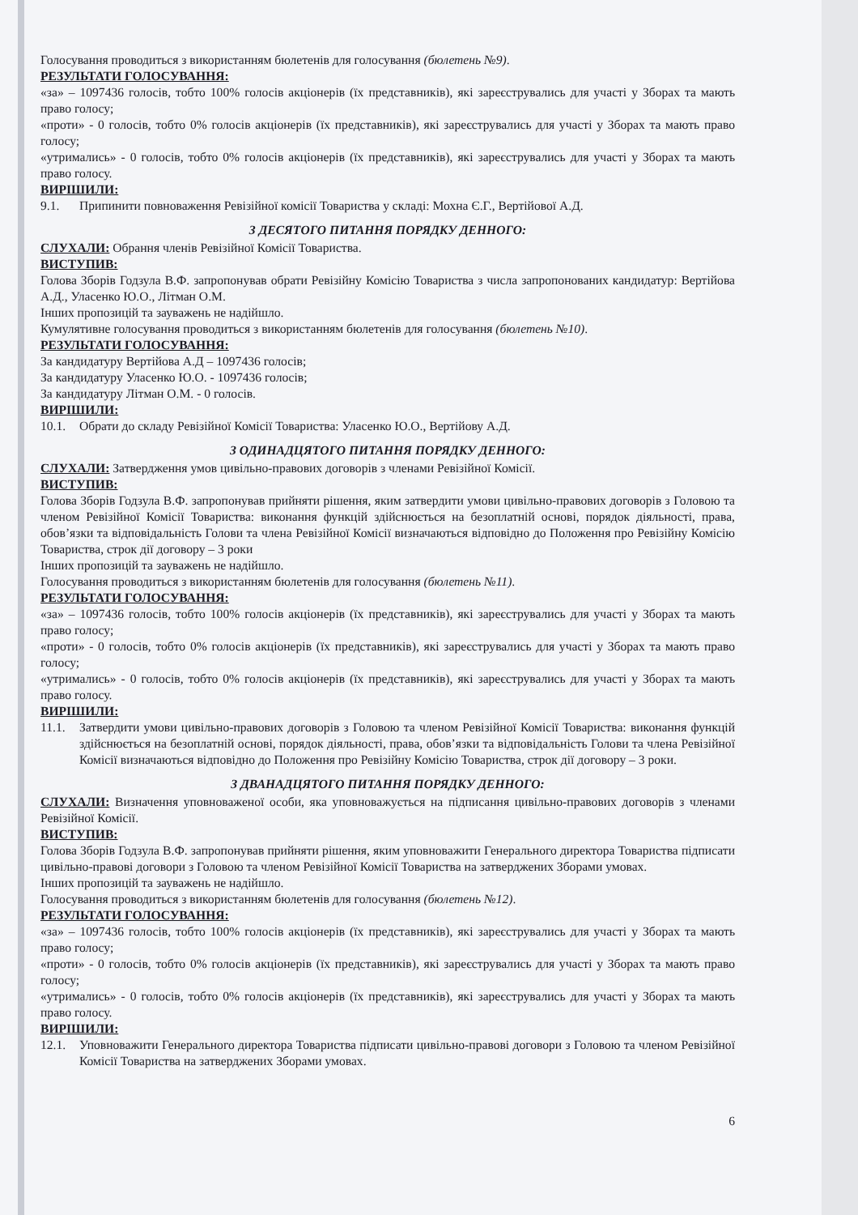Голосування проводиться з використанням бюлетенів для голосування (бюлетень №9).
РЕЗУЛЬТАТИ ГОЛОСУВАННЯ:
«за» – 1097436 голосів, тобто 100% голосів акціонерів (їх представників), які зареєструвались для участі у Зборах та мають право голосу;
«проти» - 0 голосів, тобто 0% голосів акціонерів (їх представників), які зареєструвались для участі у Зборах та мають право голосу;
«утримались» - 0 голосів, тобто 0% голосів акціонерів (їх представників), які зареєструвались для участі у Зборах та мають право голосу.
ВИРІШИЛИ:
9.1. Припинити повноваження Ревізійної комісії Товариства у складі: Мохна Є.Г., Вертійової А.Д.
З ДЕСЯТОГО ПИТАННЯ ПОРЯДКУ ДЕННОГО:
СЛУХАЛИ: Обрання членів Ревізійної Комісії Товариства.
ВИСТУПИВ:
Голова Зборів Годзула В.Ф. запропонував обрати Ревізійну Комісію Товариства з числа запропонованих кандидатур: Вертійова А.Д., Уласенко Ю.О., Літман О.М.
Інших пропозицій та зауважень не надійшло.
Кумулятивне голосування проводиться з використанням бюлетенів для голосування (бюлетень №10).
РЕЗУЛЬТАТИ ГОЛОСУВАННЯ:
За кандидатуру Вертійова А.Д – 1097436 голосів;
За кандидатуру Уласенко Ю.О. - 1097436 голосів;
За кандидатуру Літман О.М. - 0 голосів.
ВИРІШИЛИ:
10.1. Обрати до складу Ревізійної Комісії Товариства: Уласенко Ю.О., Вертійову А.Д.
З ОДИНАДЦЯТОГО ПИТАННЯ ПОРЯДКУ ДЕННОГО:
СЛУХАЛИ: Затвердження умов цивільно-правових договорів з членами Ревізійної Комісії.
ВИСТУПИВ:
Голова Зборів Годзула В.Ф. запропонував прийняти рішення, яким затвердити умови цивільно-правових договорів з Головою та членом Ревізійної Комісії Товариства: виконання функцій здійснюється на безоплатній основі, порядок діяльності, права, обов’язки та відповідальність Голови та члена Ревізійної Комісії визначаються відповідно до Положення про Ревізійну Комісію Товариства, строк дії договору – 3 роки
Інших пропозицій та зауважень не надійшло.
Голосування проводиться з використанням бюлетенів для голосування (бюлетень №11).
РЕЗУЛЬТАТИ ГОЛОСУВАННЯ:
«за» – 1097436 голосів, тобто 100% голосів акціонерів (їх представників), які зареєструвались для участі у Зборах та мають право голосу;
«проти» - 0 голосів, тобто 0% голосів акціонерів (їх представників), які зареєструвались для участі у Зборах та мають право голосу;
«утримались» - 0 голосів, тобто 0% голосів акціонерів (їх представників), які зареєструвались для участі у Зборах та мають право голосу.
ВИРІШИЛИ:
11.1. Затвердити умови цивільно-правових договорів з Головою та членом Ревізійної Комісії Товариства: виконання функцій здійснюється на безоплатній основі, порядок діяльності, права, обов’язки та відповідальність Голови та члена Ревізійної Комісії визначаються відповідно до Положення про Ревізійну Комісію Товариства, строк дії договору – 3 роки.
З ДВАНАДЦЯТОГО ПИТАННЯ ПОРЯДКУ ДЕННОГО:
СЛУХАЛИ: Визначення уповноваженої особи, яка уповноважується на підписання цивільно-правових договорів з членами Ревізійної Комісії.
ВИСТУПИВ:
Голова Зборів Годзула В.Ф. запропонував прийняти рішення, яким уповноважити Генерального директора Товариства підписати цивільно-правові договори з Головою та членом Ревізійної Комісії Товариства на затверджених Зборами умовах.
Інших пропозицій та зауважень не надійшло.
Голосування проводиться з використанням бюлетенів для голосування (бюлетень №12).
РЕЗУЛЬТАТИ ГОЛОСУВАННЯ:
«за» – 1097436 голосів, тобто 100% голосів акціонерів (їх представників), які зареєструвались для участі у Зборах та мають право голосу;
«проти» - 0 голосів, тобто 0% голосів акціонерів (їх представників), які зареєструвались для участі у Зборах та мають право голосу;
«утримались» - 0 голосів, тобто 0% голосів акціонерів (їх представників), які зареєструвались для участі у Зборах та мають право голосу.
ВИРІШИЛИ:
12.1. Уповноважити Генерального директора Товариства підписати цивільно-правові договори з Головою та членом Ревізійної Комісії Товариства на затверджених Зборами умовах.
6